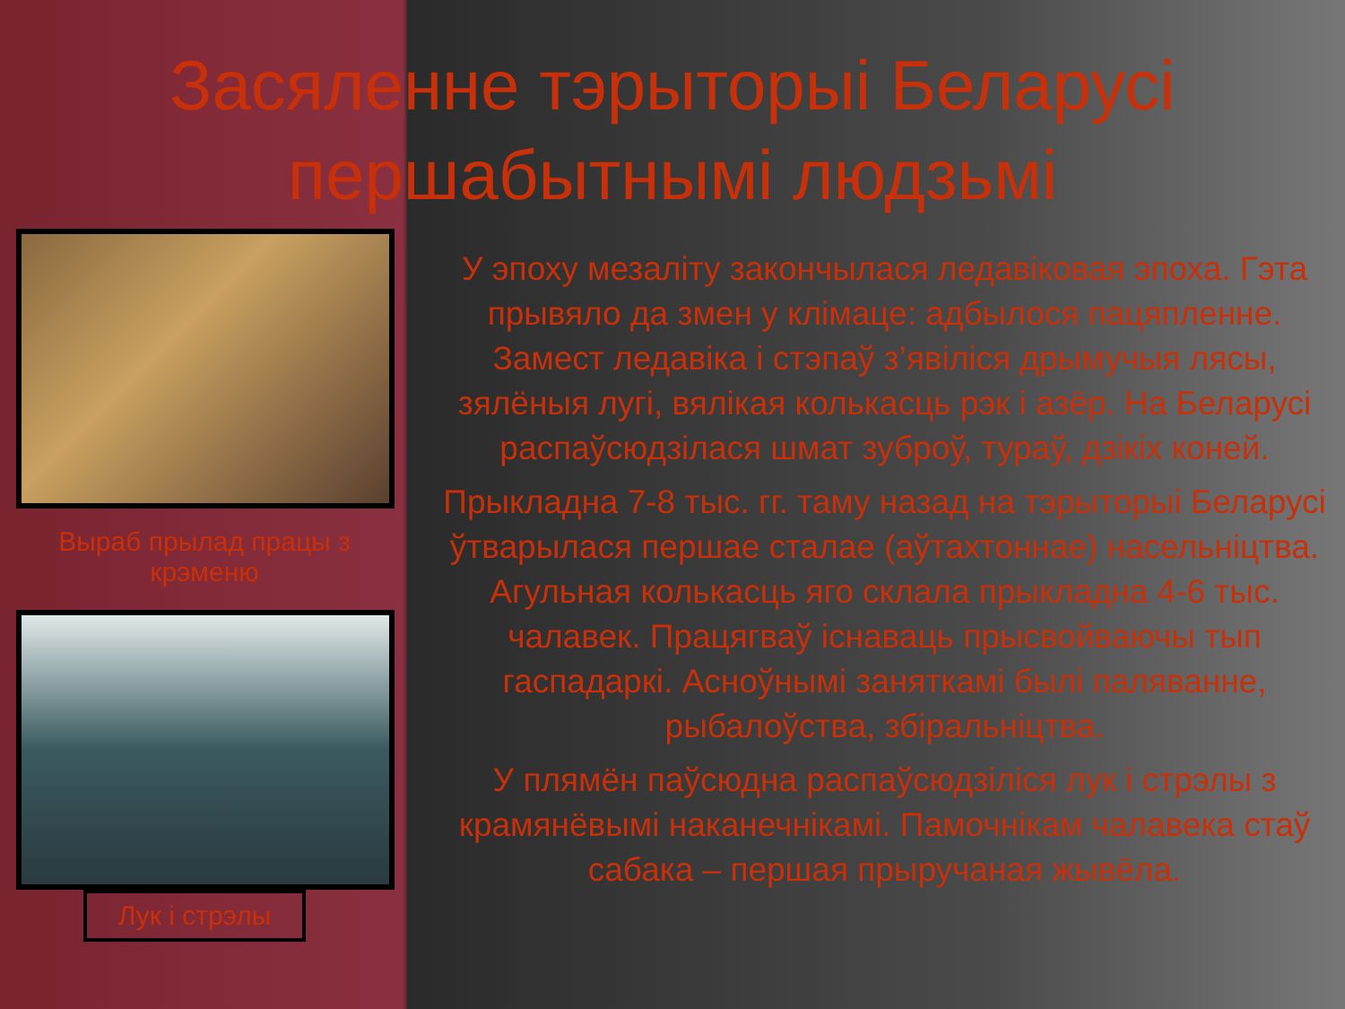Засяленне тэрыторыі Беларусі першабытнымі людзьмі
Выраб прылад працы з крэменю
Лук і стрэлы
У эпоху мезаліту закончылася ледавіковая эпоха. Гэта прывяло да змен у клімаце: адбылося пацяпленне. Замест ледавіка і стэпаў з’явіліся дрымучыя лясы, зялёныя лугі, вялікая колькасць рэк і азёр. На Беларусі распаўсюдзілася шмат зуброў, тураў, дзікіх коней.
Прыкладна 7-8 тыс. гг. таму назад на тэрыторыі Беларусі ўтварылася першае сталае (аўтахтоннае) насельніцтва. Агульная колькасць яго склала прыкладна 4-6 тыс. чалавек. Працягваў існаваць прысвойваючы тып гаспадаркі. Асноўнымі заняткамі былі паляванне, рыбалоўства, збіральніцтва.
У плямён паўсюдна распаўсюдзіліся лук і стрэлы з крамянёвымі наканечнікамі. Памочнікам чалавека стаў сабака – першая прыручаная жывёла.